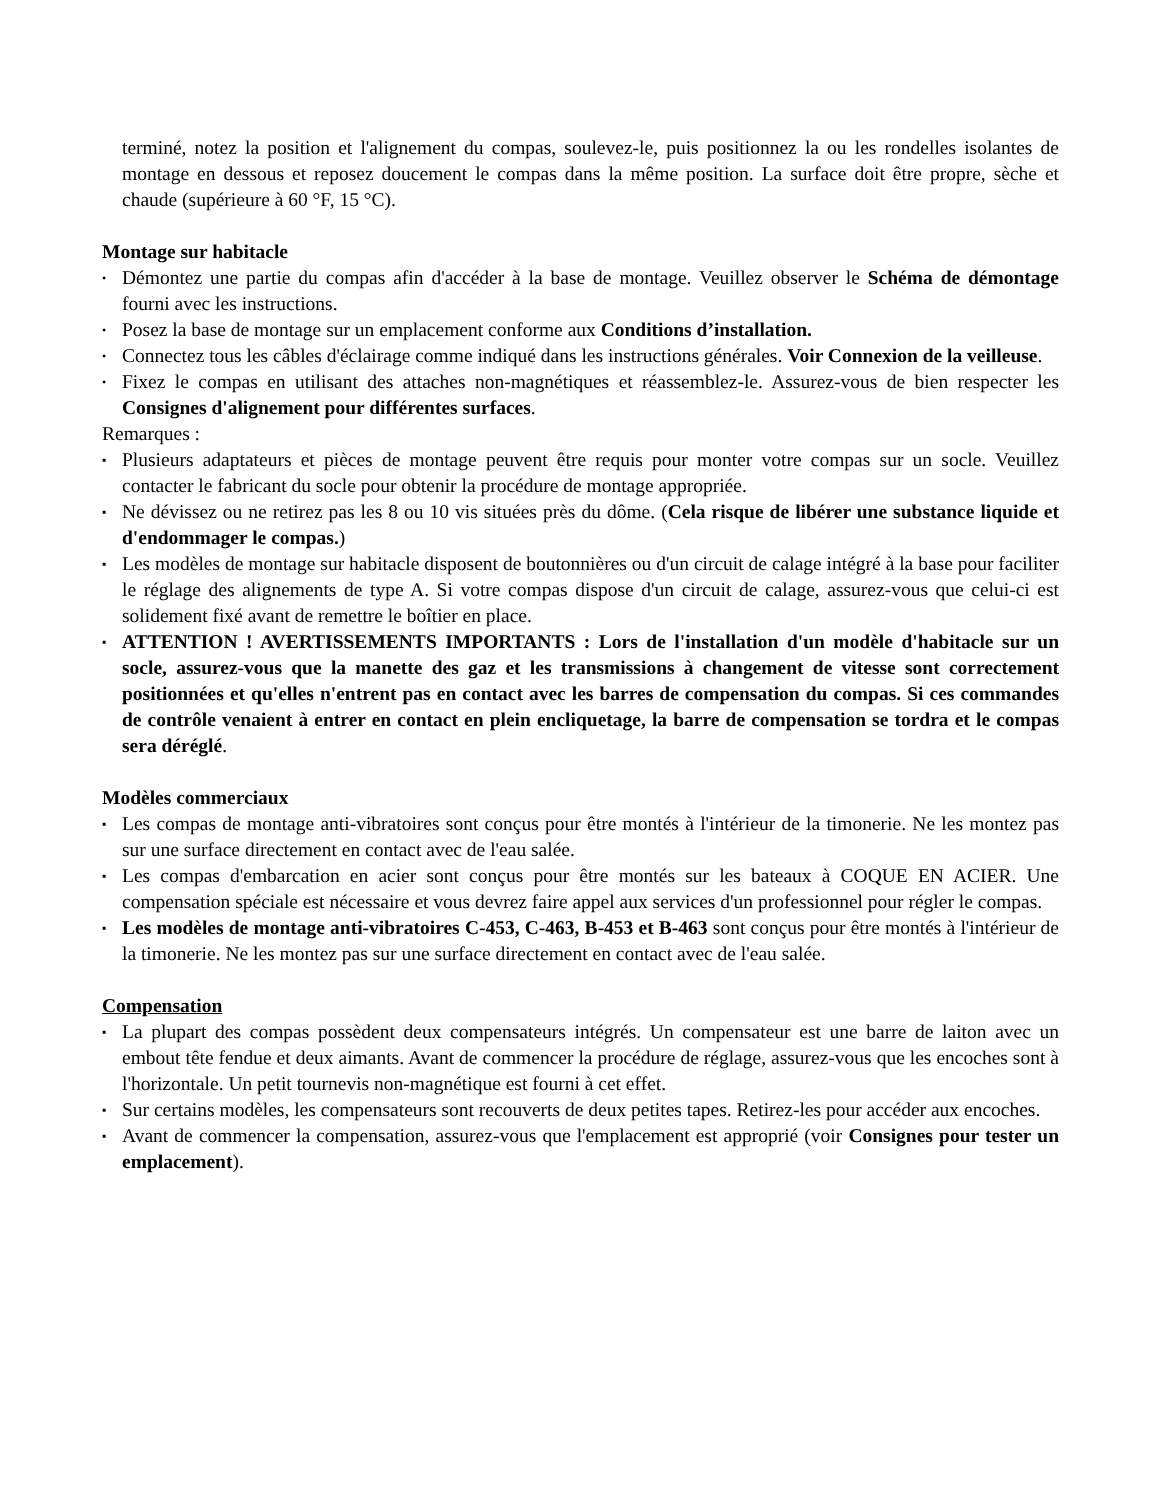terminé, notez la position et l'alignement du compas, soulevez-le, puis positionnez la ou les rondelles isolantes de montage en dessous et reposez doucement le compas dans la même position. La surface doit être propre, sèche et chaude (supérieure à 60 °F, 15 °C).
Montage sur habitacle
• Démontez une partie du compas afin d'accéder à la base de montage. Veuillez observer le Schéma de démontage fourni avec les instructions.
• Posez la base de montage sur un emplacement conforme aux Conditions d’installation.
• Connectez tous les câbles d'éclairage comme indiqué dans les instructions générales. Voir Connexion de la veilleuse.
• Fixez le compas en utilisant des attaches non-magnétiques et réassemblez-le. Assurez-vous de bien respecter les Consignes d'alignement pour différentes surfaces.
Remarques :
▪ Plusieurs adaptateurs et pièces de montage peuvent être requis pour monter votre compas sur un socle. Veuillez contacter le fabricant du socle pour obtenir la procédure de montage appropriée.
▪ Ne dévissez ou ne retirez pas les 8 ou 10 vis situées près du dôme. (Cela risque de libérer une substance liquide et d'endommager le compas.)
▪ Les modèles de montage sur habitacle disposent de boutonnières ou d'un circuit de calage intégré à la base pour faciliter le réglage des alignements de type A. Si votre compas dispose d'un circuit de calage, assurez-vous que celui-ci est solidement fixé avant de remettre le boîtier en place.
▪ ATTENTION ! AVERTISSEMENTS IMPORTANTS : Lors de l'installation d'un modèle d'habitacle sur un socle, assurez-vous que la manette des gaz et les transmissions à changement de vitesse sont correctement positionnées et qu'elles n'entrent pas en contact avec les barres de compensation du compas. Si ces commandes de contrôle venaient à entrer en contact en plein encliquetage, la barre de compensation se tordra et le compas sera déréglé.
Modèles commerciaux
▪ Les compas de montage anti-vibratoires sont conçus pour être montés à l'intérieur de la timonerie. Ne les montez pas sur une surface directement en contact avec de l'eau salée.
▪ Les compas d'embarcation en acier sont conçus pour être montés sur les bateaux à COQUE EN ACIER. Une compensation spéciale est nécessaire et vous devrez faire appel aux services d'un professionnel pour régler le compas.
▪ Les modèles de montage anti-vibratoires C-453, C-463, B-453 et B-463 sont conçus pour être montés à l'intérieur de la timonerie. Ne les montez pas sur une surface directement en contact avec de l'eau salée.
Compensation
▪ La plupart des compas possèdent deux compensateurs intégrés. Un compensateur est une barre de laiton avec un embout tête fendue et deux aimants. Avant de commencer la procédure de réglage, assurez-vous que les encoches sont à l'horizontale. Un petit tournevis non-magnétique est fourni à cet effet.
▪ Sur certains modèles, les compensateurs sont recouverts de deux petites tapes. Retirez-les pour accéder aux encoches.
▪ Avant de commencer la compensation, assurez-vous que l'emplacement est approprié (voir Consignes pour tester un emplacement).